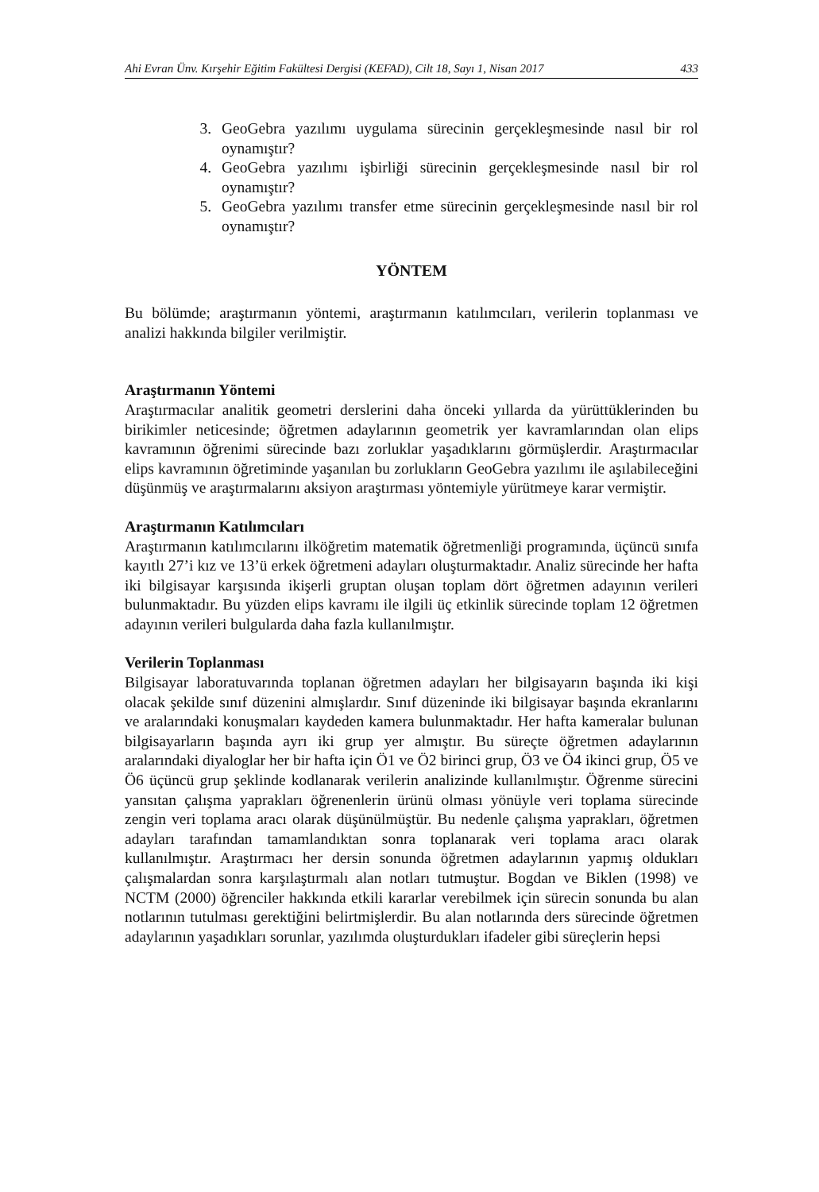Ahi Evran Ünv. Kırşehir Eğitim Fakültesi Dergisi (KEFAD), Cilt 18, Sayı 1, Nisan 2017 433
3. GeoGebra yazılımı uygulama sürecinin gerçekleşmesinde nasıl bir rol oynamıştır?
4. GeoGebra yazılımı işbirliği sürecinin gerçekleşmesinde nasıl bir rol oynamıştır?
5. GeoGebra yazılımı transfer etme sürecinin gerçekleşmesinde nasıl bir rol oynamıştır?
YÖNTEM
Bu bölümde; araştırmanın yöntemi, araştırmanın katılımcıları, verilerin toplanması ve analizi hakkında bilgiler verilmiştir.
Araştırmanın Yöntemi
Araştırmacılar analitik geometri derslerini daha önceki yıllarda da yürüttüklerinden bu birikimler neticesinde; öğretmen adaylarının geometrik yer kavramlarından olan elips kavramının öğrenimi sürecinde bazı zorluklar yaşadıklarını görmüşlerdir. Araştırmacılar elips kavramının öğretiminde yaşanılan bu zorlukların GeoGebra yazılımı ile aşılabileceğini düşünmüş ve araştırmalarını aksiyon araştırması yöntemiyle yürütmeye karar vermiştir.
Araştırmanın Katılımcıları
Araştırmanın katılımcılarını ilköğretim matematik öğretmenliği programında, üçüncü sınıfa kayıtlı 27’i kız ve 13’ü erkek öğretmeni adayları oluşturmaktadır. Analiz sürecinde her hafta iki bilgisayar karşısında ikişerli gruptan oluşan toplam dört öğretmen adayının verileri bulunmaktadır. Bu yüzden elips kavramı ile ilgili üç etkinlik sürecinde toplam 12 öğretmen adayının verileri bulgularda daha fazla kullanılmıştır.
Verilerin Toplanması
Bilgisayar laboratuvarında toplanan öğretmen adayları her bilgisayarın başında iki kişi olacak şekilde sınıf düzenini almışlardır. Sınıf düzeninde iki bilgisayar başında ekranlarını ve aralarındaki konuşmaları kaydeden kamera bulunmaktadır. Her hafta kameralar bulunan bilgisayarların başında ayrı iki grup yer almıştır. Bu süreçte öğretmen adaylarının aralarındaki diyaloglar her bir hafta için Ö1 ve Ö2 birinci grup, Ö3 ve Ö4 ikinci grup, Ö5 ve Ö6 üçüncü grup şeklinde kodlanarak verilerin analizinde kullanılmıştır. Öğrenme sürecini yansıtan çalışma yaprakları öğrenenlerin ürünü olması yönüyle veri toplama sürecinde zengin veri toplama aracı olarak düşünülmüştür. Bu nedenle çalışma yaprakları, öğretmen adayları tarafından tamamlandıktan sonra toplanarak veri toplama aracı olarak kullanılmıştır. Araştırmacı her dersin sonunda öğretmen adaylarının yapmış oldukları çalışmalardan sonra karşılaştırmalı alan notları tutmuştur. Bogdan ve Biklen (1998) ve NCTM (2000) öğrenciler hakkında etkili kararlar verebilmek için sürecin sonunda bu alan notlarının tutulması gerektiğini belirtmişlerdir. Bu alan notlarında ders sürecinde öğretmen adaylarının yaşadıkları sorunlar, yazılımda oluşturdukları ifadeler gibi süreçlerin hepsi